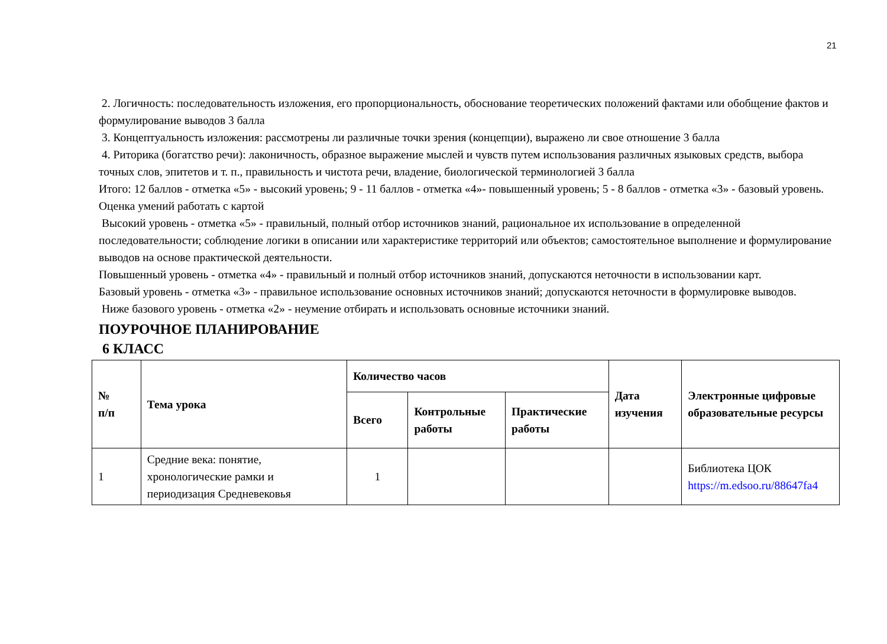21
2. Логичность: последовательность изложения, его пропорциональность, обоснование теоретических положений фактами или обобщение фактов и формулирование выводов 3 балла
3. Концептуальность изложения: рассмотрены ли различные точки зрения (концепции), выражено ли свое отношение 3 балла
4. Риторика (богатство речи): лаконичность, образное выражение мыслей и чувств путем использования различных языковых средств, выбора точных слов, эпитетов и т. п., правильность и чистота речи, владение, биологической терминологией 3 балла
Итого: 12 баллов - отметка «5» - высокий уровень; 9 - 11 баллов - отметка «4»- повышенный уровень; 5 - 8 баллов - отметка «3» - базовый уровень.
Оценка умений работать с картой
Высокий уровень - отметка «5» - правильный, полный отбор источников знаний, рациональное их использование в определенной последовательности; соблюдение логики в описании или характеристике территорий или объектов; самостоятельное выполнение и формулирование выводов на основе практической деятельности.
Повышенный уровень - отметка «4» - правильный и полный отбор источников знаний, допускаются неточности в использовании карт.
Базовый уровень - отметка «3» - правильное использование основных источников знаний; допускаются неточности в формулировке выводов.
Ниже базового уровень - отметка «2» - неумение отбирать и использовать основные источники знаний.
ПОУРОЧНОЕ ПЛАНИРОВАНИЕ
6 КЛАСС
| № п/п | Тема урока | Количество часов | | | Дата изучения | Электронные цифровые образовательные ресурсы |
| --- | --- | --- | --- | --- | --- | --- |
| | | Всего | Контрольные работы | Практические работы | | |
| 1 | Средние века: понятие, хронологические рамки и периодизация Средневековья | 1 | | | | Библиотека ЦОК https://m.edsoo.ru/88647fa4 |